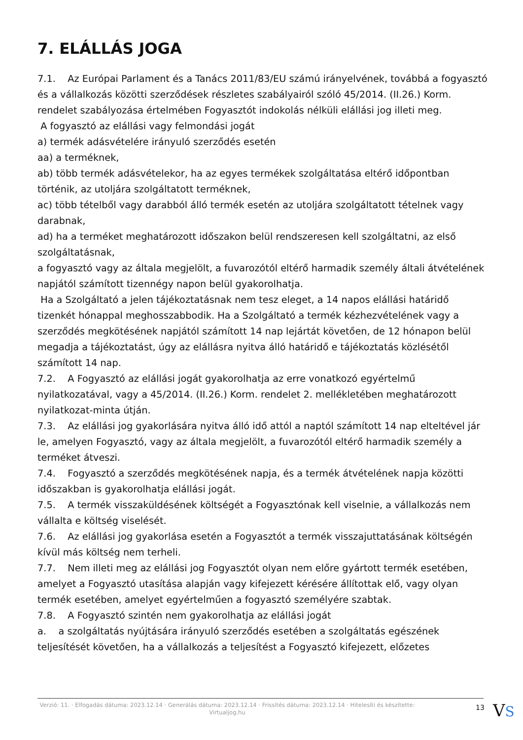7. ELÁLLÁS JOGA
7.1. Az Európai Parlament és a Tanács 2011/83/EU számú irányelvének, továbbá a fogyasztó és a vállalkozás közötti szerződések részletes szabályairól szóló 45/2014. (II.26.) Korm. rendelet szabályozása értelmében Fogyasztót indokolás nélküli elállási jog illeti meg.
A fogyasztó az elállási vagy felmondási jogát
a) termék adásvételére irányuló szerződés esetén
aa) a terméknek,
ab) több termék adásvételekor, ha az egyes termékek szolgáltatása eltérő időpontban történik, az utoljára szolgáltatott terméknek,
ac) több tételből vagy darabból álló termék esetén az utoljára szolgáltatott tételnek vagy darabnak,
ad) ha a terméket meghatározott időszakon belül rendszeresen kell szolgáltatni, az első szolgáltatásnak,
a fogyasztó vagy az általa megjelölt, a fuvarozótól eltérő harmadik személy általi átvételének napjától számított tizennégy napon belül gyakorolhatja.
Ha a Szolgáltató a jelen tájékoztatásnak nem tesz eleget, a 14 napos elállási határidő tizenkét hónappal meghosszabbodik. Ha a Szolgáltató a termék kézhezvételének vagy a szerződés megkötésének napjától számított 14 nap lejártát követően, de 12 hónapon belül megadja a tájékoztatást, úgy az elállásra nyitva álló határidő e tájékoztatás közlésétől számított 14 nap.
7.2. A Fogyasztó az elállási jogát gyakorolhatja az erre vonatkozó egyértelmű nyilatkozatával, vagy a 45/2014. (II.26.) Korm. rendelet 2. mellékletében meghatározott nyilatkozat-minta útján.
7.3. Az elállási jog gyakorlására nyitva álló idő attól a naptól számított 14 nap elteltével jár le, amelyen Fogyasztó, vagy az általa megjelölt, a fuvarozótól eltérő harmadik személy a terméket átveszi.
7.4. Fogyasztó a szerződés megkötésének napja, és a termék átvételének napja közötti időszakban is gyakorolhatja elállási jogát.
7.5. A termék visszaküldésének költségét a Fogyasztónak kell viselnie, a vállalkozás nem vállalta e költség viselését.
7.6. Az elállási jog gyakorlása esetén a Fogyasztót a termék visszajuttatásának költségén kívül más költség nem terheli.
7.7. Nem illeti meg az elállási jog Fogyasztót olyan nem előre gyártott termék esetében, amelyet a Fogyasztó utasítása alapján vagy kifejezett kérésére állítottak elő, vagy olyan termék esetében, amelyet egyértelműen a fogyasztó személyére szabtak.
7.8. A Fogyasztó szintén nem gyakorolhatja az elállási jogát
a. a szolgáltatás nyújtására irányuló szerződés esetében a szolgáltatás egészének teljesítését követően, ha a vállalkozás a teljesítést a Fogyasztó kifejezett, előzetes
Verzió: 11. · Elfogadás dátuma: 2023.12.14 · Generálás dátuma: 2023.12.14 · Frissítés dátuma: 2023.12.14 · Hitelesíti és készítette: Virtualjog.hu
13
VS